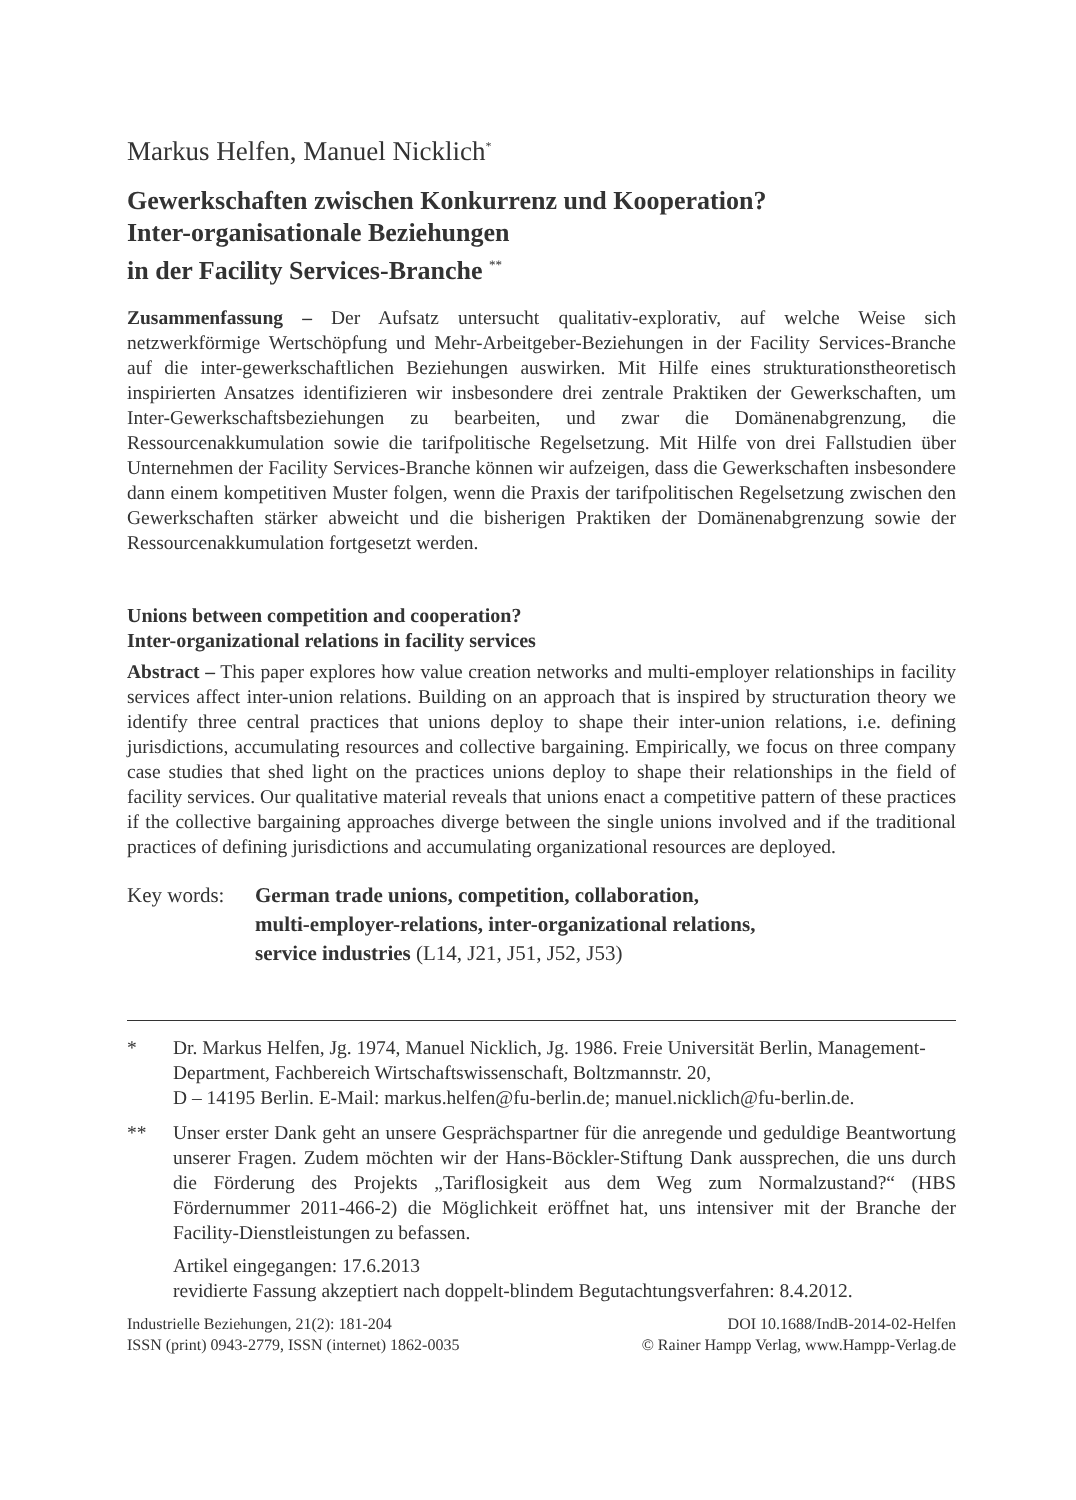Markus Helfen, Manuel Nicklich<sup>*</sup>
Gewerkschaften zwischen Konkurrenz und Kooperation?
Inter-organisationale Beziehungen
in der Facility Services-Branche <sup>**</sup>
Zusammenfassung – Der Aufsatz untersucht qualitativ-explorativ, auf welche Weise sich netzwerkförmige Wertschöpfung und Mehr-Arbeitgeber-Beziehungen in der Facility Services-Branche auf die inter-gewerkschaftlichen Beziehungen auswirken. Mit Hilfe eines strukturationstheoretisch inspirierten Ansatzes identifizieren wir insbesondere drei zentrale Praktiken der Gewerkschaften, um Inter-Gewerkschaftsbeziehungen zu bearbeiten, und zwar die Domänenabgrenzung, die Ressourcenakkumulation sowie die tarifpolitische Regelsetzung. Mit Hilfe von drei Fallstudien über Unternehmen der Facility Services-Branche können wir aufzeigen, dass die Gewerkschaften insbesondere dann einem kompetitiven Muster folgen, wenn die Praxis der tarifpolitischen Regelsetzung zwischen den Gewerkschaften stärker abweicht und die bisherigen Praktiken der Domänenabgrenzung sowie der Ressourcenakkumulation fortgesetzt werden.
Unions between competition and cooperation?
Inter-organizational relations in facility services
Abstract – This paper explores how value creation networks and multi-employer relationships in facility services affect inter-union relations. Building on an approach that is inspired by structuration theory we identify three central practices that unions deploy to shape their inter-union relations, i.e. defining jurisdictions, accumulating resources and collective bargaining. Empirically, we focus on three company case studies that shed light on the practices unions deploy to shape their relationships in the field of facility services. Our qualitative material reveals that unions enact a competitive pattern of these practices if the collective bargaining approaches diverge between the single unions involved and if the traditional practices of defining jurisdictions and accumulating organizational resources are deployed.
Key words: German trade unions, competition, collaboration,
multi-employer-relations, inter-organizational relations,
service industries (L14, J21, J51, J52, J53)
* Dr. Markus Helfen, Jg. 1974, Manuel Nicklich, Jg. 1986. Freie Universität Berlin, Management-Department, Fachbereich Wirtschaftswissenschaft, Boltzmannstr. 20,
D – 14195 Berlin. E-Mail: markus.helfen@fu-berlin.de; manuel.nicklich@fu-berlin.de.
** Unser erster Dank geht an unsere Gesprächspartner für die anregende und geduldige Beantwortung unserer Fragen. Zudem möchten wir der Hans-Böckler-Stiftung Dank aussprechen, die uns durch die Förderung des Projekts „Tariflosigkeit aus dem Weg zum Normalzustand?“ (HBS Fördernummer 2011-466-2) die Möglichkeit eröffnet hat, uns intensiver mit der Branche der Facility-Dienstleistungen zu befassen.
Artikel eingegangen: 17.6.2013
revidierte Fassung akzeptiert nach doppelt-blindem Begutachtungsverfahren: 8.4.2012.
Industrielle Beziehungen, 21(2): 181-204
ISSN (print) 0943-2779, ISSN (internet) 1862-0035
DOI 10.1688/IndB-2014-02-Helfen
© Rainer Hampp Verlag, www.Hampp-Verlag.de